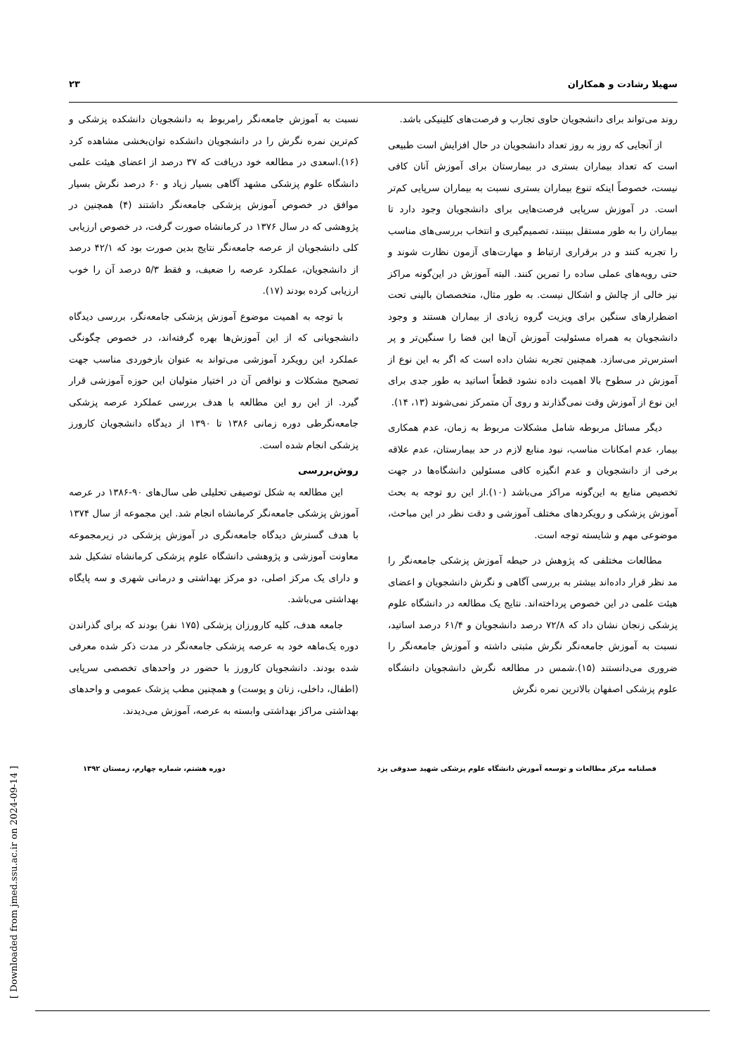سهیلا رشادت و همکاران ۲۳
روند می‌تواند برای دانشجویان حاوی تجارب و فرصت‌های کلینیکی باشد.
از آنجایی که روز به روز تعداد دانشجویان در حال افزایش است طبیعی است که تعداد بیماران بستری در بیمارستان برای آموزش آنان کافی نیست، خصوصاً اینکه تنوع بیماران بستری نسبت به بیماران سرپایی کم‌تر است. در آموزش سرپایی فرصت‌هایی برای دانشجویان وجود دارد تا بیماران را به طور مستقل ببینند، تصمیم‌گیری و انتخاب بررسی‌های مناسب را تجربه کنند و در برقراری ارتباط و مهارت‌های آزمون نظارت شوند و حتی رویه‌های عملی ساده را تمرین کنند. البته آموزش در این‌گونه مراکز نیز خالی از چالش و اشکال نیست. به طور مثال، متخصصان بالینی تحت اضطرارهای سنگین برای ویزیت گروه زیادی از بیماران هستند و وجود دانشجویان به همراه مسئولیت آموزش آن‌ها این فضا را سنگین‌تر و پر استرس‌تر می‌سازد. همچنین تجربه نشان داده است که اگر به این نوع از آموزش در سطوح بالا اهمیت داده نشود قطعاً اساتید به طور جدی برای این نوع از آموزش وقت نمی‌گذارند و روی آن متمرکز نمی‌شوند (۱۳، ۱۴).
دیگر مسائل مربوطه شامل مشکلات مربوط به زمان، عدم همکاری بیمار، عدم امکانات مناسب، نبود منابع لازم در حد بیمارستان، عدم علاقه برخی از دانشجویان و عدم انگیزه کافی مسئولین دانشگاه‌ها در جهت تخصیص منابع به این‌گونه مراکز می‌باشد (۱۰).از این رو توجه به بحث آموزش پزشکی و رویکردهای مختلف آموزشی و دقت نظر در این مباحث، موضوعی مهم و شایسته توجه است.
مطالعات مختلفی که پژوهش در حیطه آموزش پزشکی جامعه‌نگر را مد نظر قرار داده‌اند بیشتر به بررسی آگاهی و نگرش دانشجویان و اعضای هیئت علمی در این خصوص پرداخته‌اند. نتایج یک مطالعه در دانشگاه علوم پزشکی زنجان نشان داد که ۷۲/۸ درصد دانشجویان و ۶۱/۴ درصد اساتید، نسبت به آموزش جامعه‌نگر نگرش مثبتی داشته و آموزش جامعه‌نگر را ضروری می‌دانستند (۱۵).شمس در مطالعه نگرش دانشجویان دانشگاه علوم پزشکی اصفهان بالاترین نمره نگرش
نسبت به آموزش جامعه‌نگر رامربوط به دانشجویان دانشکده پزشکی و کم‌ترین نمره نگرش را در دانشجویان دانشکده توان‌بخشی مشاهده کرد (۱۶).اسعدی در مطالعه خود دریافت که ۳۷ درصد از اعضای هیئت علمی دانشگاه علوم پزشکی مشهد آگاهی بسیار زیاد و ۶۰ درصد نگرش بسیار موافق در خصوص آموزش پزشکی جامعه‌نگر داشتند (۴) همچنین در پژوهشی که در سال ۱۳۷۶ در کرمانشاه صورت گرفت، در خصوص ارزیابی کلی دانشجویان از عرصه جامعه‌نگر نتایج بدین صورت بود که ۴۲/۱ درصد از دانشجویان، عملکرد عرصه را ضعیف، و فقط ۵/۳ درصد آن را خوب ارزیابی کرده بودند (۱۷).
با توجه به اهمیت موضوع آموزش پزشکی جامعه‌نگر، بررسی دیدگاه دانشجویانی که از این آموزش‌ها بهره گرفته‌اند، در خصوص چگونگی عملکرد این رویکرد آموزشی می‌تواند به عنوان بازخوردی مناسب جهت تصحیح مشکلات و نواقص آن در اختیار متولیان این حوزه آموزشی قرار گیرد. از این رو این مطالعه با هدف بررسی عملکرد عرصه پزشکی جامعه‌نگرطی دوره زمانی ۱۳۸۶ تا ۱۳۹۰ از دیدگاه دانشجویان کارورز پزشکی انجام شده است.
روش‌بررسی
این مطالعه به شکل توصیفی تحلیلی طی سال‌های ۹۰-۱۳۸۶ در عرصه آموزش پزشکی جامعه‌نگر کرمانشاه انجام شد. این مجموعه از سال ۱۳۷۴ با هدف گسترش دیدگاه جامعه‌نگری در آموزش پزشکی در زیرمجموعه معاونت آموزشی و پژوهشی دانشگاه علوم پزشکی کرمانشاه تشکیل شد و دارای یک مرکز اصلی، دو مرکز بهداشتی و درمانی شهری و سه پایگاه بهداشتی می‌باشد.
جامعه هدف، کلیه کارورزان پزشکی (۱۷۵ نفر) بودند که برای گذراندن دوره یک‌ماهه خود به عرصه پزشکی جامعه‌نگر در مدت ذکر شده معرفی شده بودند. دانشجویان کارورز با حضور در واحدهای تخصصی سرپایی (اطفال، داخلی، زنان و پوست) و همچنین مطب پزشک عمومی و واحدهای بهداشتی مراکز بهداشتی وابسته به عرصه، آموزش می‌دیدند.
فصلنامه مرکز مطالعات و توسعه آموزش دانشگاه علوم پزشکی شهید صدوقی یزد دوره هشتم، شماره چهارم، زمستان ۱۳۹۲
[ Downloaded from jmed.ssu.ac.ir on 2024-09-14 ]